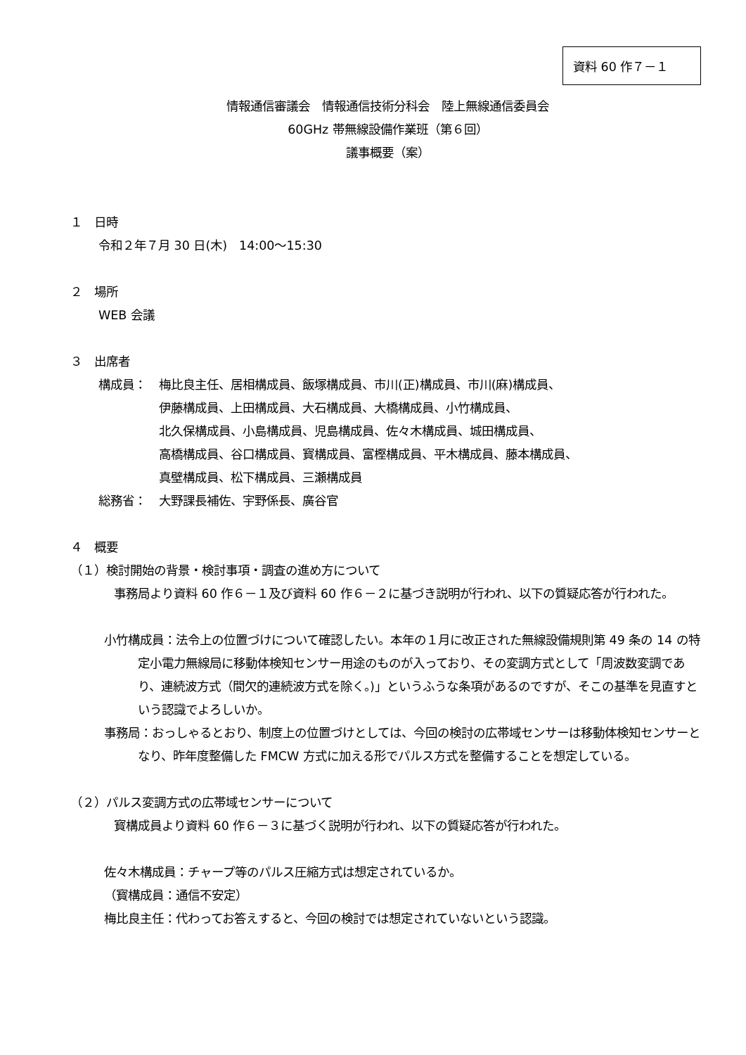資料 60 作７－１
情報通信審議会　情報通信技術分科会　陸上無線通信委員会
60GHz 帯無線設備作業班（第６回）
議事概要（案）
１　日時
令和２年７月 30 日(木)　14:00～15:30
２　場所
WEB 会議
３　出席者
構成員： 梅比良主任、居相構成員、飯塚構成員、市川(正)構成員、市川(麻)構成員、
伊藤構成員、上田構成員、大石構成員、大橋構成員、小竹構成員、
北久保構成員、小島構成員、児島構成員、佐々木構成員、城田構成員、
高橋構成員、谷口構成員、寳構成員、富樫構成員、平木構成員、藤本構成員、
真壁構成員、松下構成員、三瀬構成員
総務省： 大野課長補佐、宇野係長、廣谷官
４　概要
（１）検討開始の背景・検討事項・調査の進め方について
事務局より資料 60 作６－１及び資料 60 作６－２に基づき説明が行われ、以下の質疑応答が行われた。
小竹構成員：法令上の位置づけについて確認したい。本年の１月に改正された無線設備規則第 49 条の 14 の特定小電力無線局に移動体検知センサー用途のものが入っており、その変調方式として「周波数変調であり、連続波方式（間欠的連続波方式を除く。)」というふうな条項があるのですが、そこの基準を見直すという認識でよろしいか。
事務局：おっしゃるとおり、制度上の位置づけとしては、今回の検討の広帯域センサーは移動体検知センサーとなり、昨年度整備した FMCW 方式に加える形でパルス方式を整備することを想定している。
（２）パルス変調方式の広帯域センサーについて
寳構成員より資料 60 作６－３に基づく説明が行われ、以下の質疑応答が行われた。
佐々木構成員：チャープ等のパルス圧縮方式は想定されているか。
（寳構成員：通信不安定）
梅比良主任：代わってお答えすると、今回の検討では想定されていないという認識。